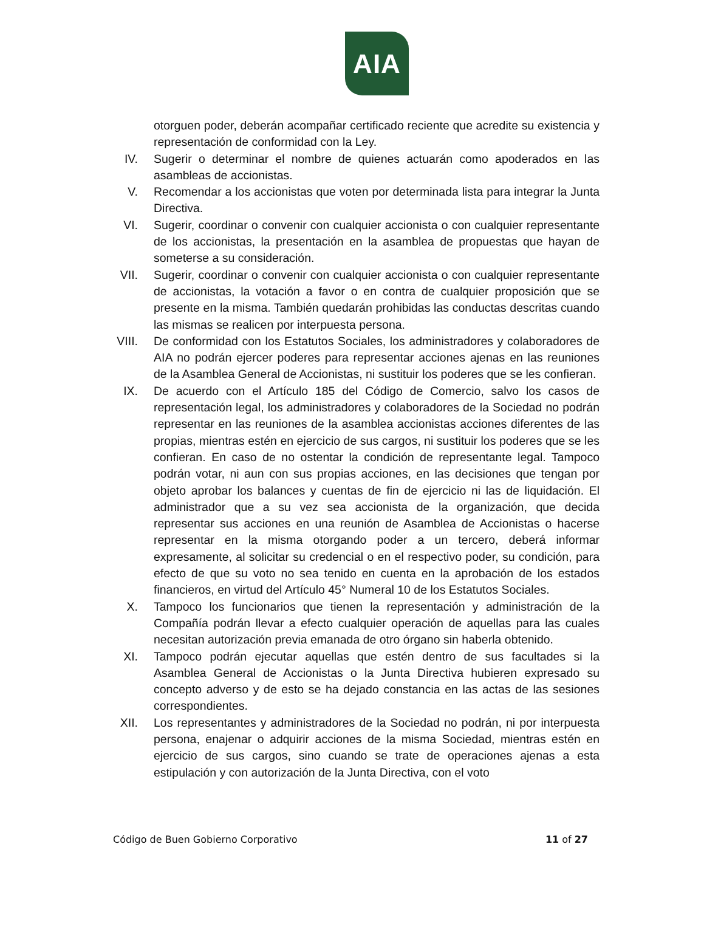AIA
otorguen poder, deberán acompañar certificado reciente que acredite su existencia y representación de conformidad con la Ley.
IV. Sugerir o determinar el nombre de quienes actuarán como apoderados en las asambleas de accionistas.
V. Recomendar a los accionistas que voten por determinada lista para integrar la Junta Directiva.
VI. Sugerir, coordinar o convenir con cualquier accionista o con cualquier representante de los accionistas, la presentación en la asamblea de propuestas que hayan de someterse a su consideración.
VII. Sugerir, coordinar o convenir con cualquier accionista o con cualquier representante de accionistas, la votación a favor o en contra de cualquier proposición que se presente en la misma. También quedarán prohibidas las conductas descritas cuando las mismas se realicen por interpuesta persona.
VIII. De conformidad con los Estatutos Sociales, los administradores y colaboradores de AIA no podrán ejercer poderes para representar acciones ajenas en las reuniones de la Asamblea General de Accionistas, ni sustituir los poderes que se les confieran.
IX. De acuerdo con el Artículo 185 del Código de Comercio, salvo los casos de representación legal, los administradores y colaboradores de la Sociedad no podrán representar en las reuniones de la asamblea accionistas acciones diferentes de las propias, mientras estén en ejercicio de sus cargos, ni sustituir los poderes que se les confieran. En caso de no ostentar la condición de representante legal. Tampoco podrán votar, ni aun con sus propias acciones, en las decisiones que tengan por objeto aprobar los balances y cuentas de fin de ejercicio ni las de liquidación. El administrador que a su vez sea accionista de la organización, que decida representar sus acciones en una reunión de Asamblea de Accionistas o hacerse representar en la misma otorgando poder a un tercero, deberá informar expresamente, al solicitar su credencial o en el respectivo poder, su condición, para efecto de que su voto no sea tenido en cuenta en la aprobación de los estados financieros, en virtud del Artículo 45° Numeral 10 de los Estatutos Sociales.
X. Tampoco los funcionarios que tienen la representación y administración de la Compañía podrán llevar a efecto cualquier operación de aquellas para las cuales necesitan autorización previa emanada de otro órgano sin haberla obtenido.
XI. Tampoco podrán ejecutar aquellas que estén dentro de sus facultades si la Asamblea General de Accionistas o la Junta Directiva hubieren expresado su concepto adverso y de esto se ha dejado constancia en las actas de las sesiones correspondientes.
XII. Los representantes y administradores de la Sociedad no podrán, ni por interpuesta persona, enajenar o adquirir acciones de la misma Sociedad, mientras estén en ejercicio de sus cargos, sino cuando se trate de operaciones ajenas a esta estipulación y con autorización de la Junta Directiva, con el voto
Código de Buen Gobierno Corporativo 11 of 27